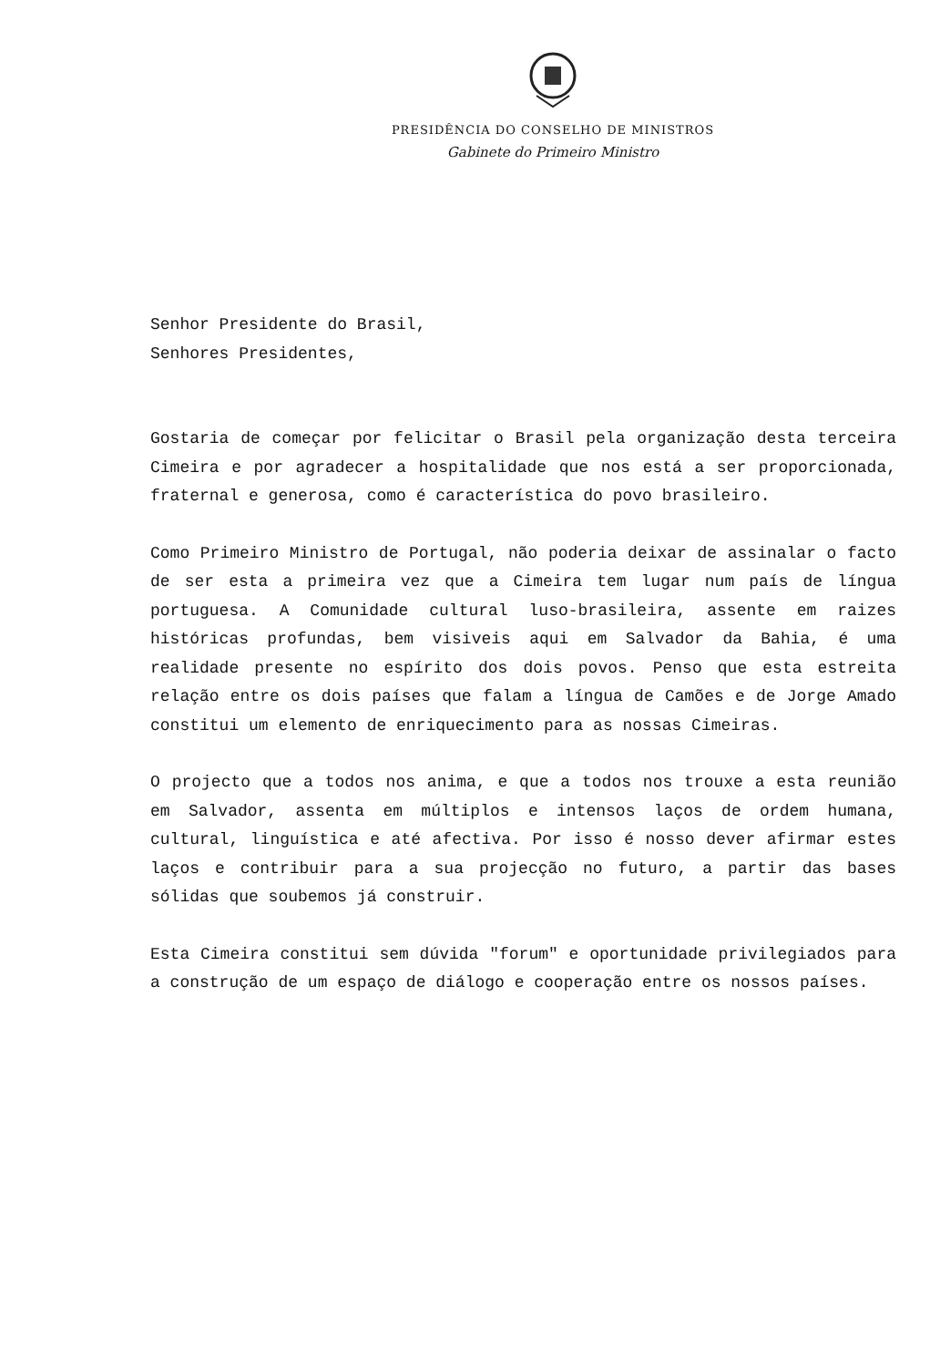PRESIDÊNCIA DO CONSELHO DE MINISTROS
Gabinete do Primeiro Ministro
Senhor Presidente do Brasil,
Senhores Presidentes,
Gostaria de começar por felicitar o Brasil pela organização desta terceira Cimeira e por agradecer a hospitalidade que nos está a ser proporcionada, fraternal e generosa, como é característica do povo brasileiro.
Como Primeiro Ministro de Portugal, não poderia deixar de assinalar o facto de ser esta a primeira vez que a Cimeira tem lugar num país de língua portuguesa. A Comunidade cultural luso-brasileira, assente em raizes históricas profundas, bem visiveis aqui em Salvador da Bahia, é uma realidade presente no espírito dos dois povos. Penso que esta estreita relação entre os dois países que falam a língua de Camões e de Jorge Amado constitui um elemento de enriquecimento para as nossas Cimeiras.
O projecto que a todos nos anima, e que a todos nos trouxe a esta reunião em Salvador, assenta em múltiplos e intensos laços de ordem humana, cultural, linguística e até afectiva. Por isso é nosso dever afirmar estes laços e contribuir para a sua projecção no futuro, a partir das bases sólidas que soubemos já construir.
Esta Cimeira constitui sem dúvida "forum" e oportunidade privilegiados para a construção de um espaço de diálogo e cooperação entre os nossos países.